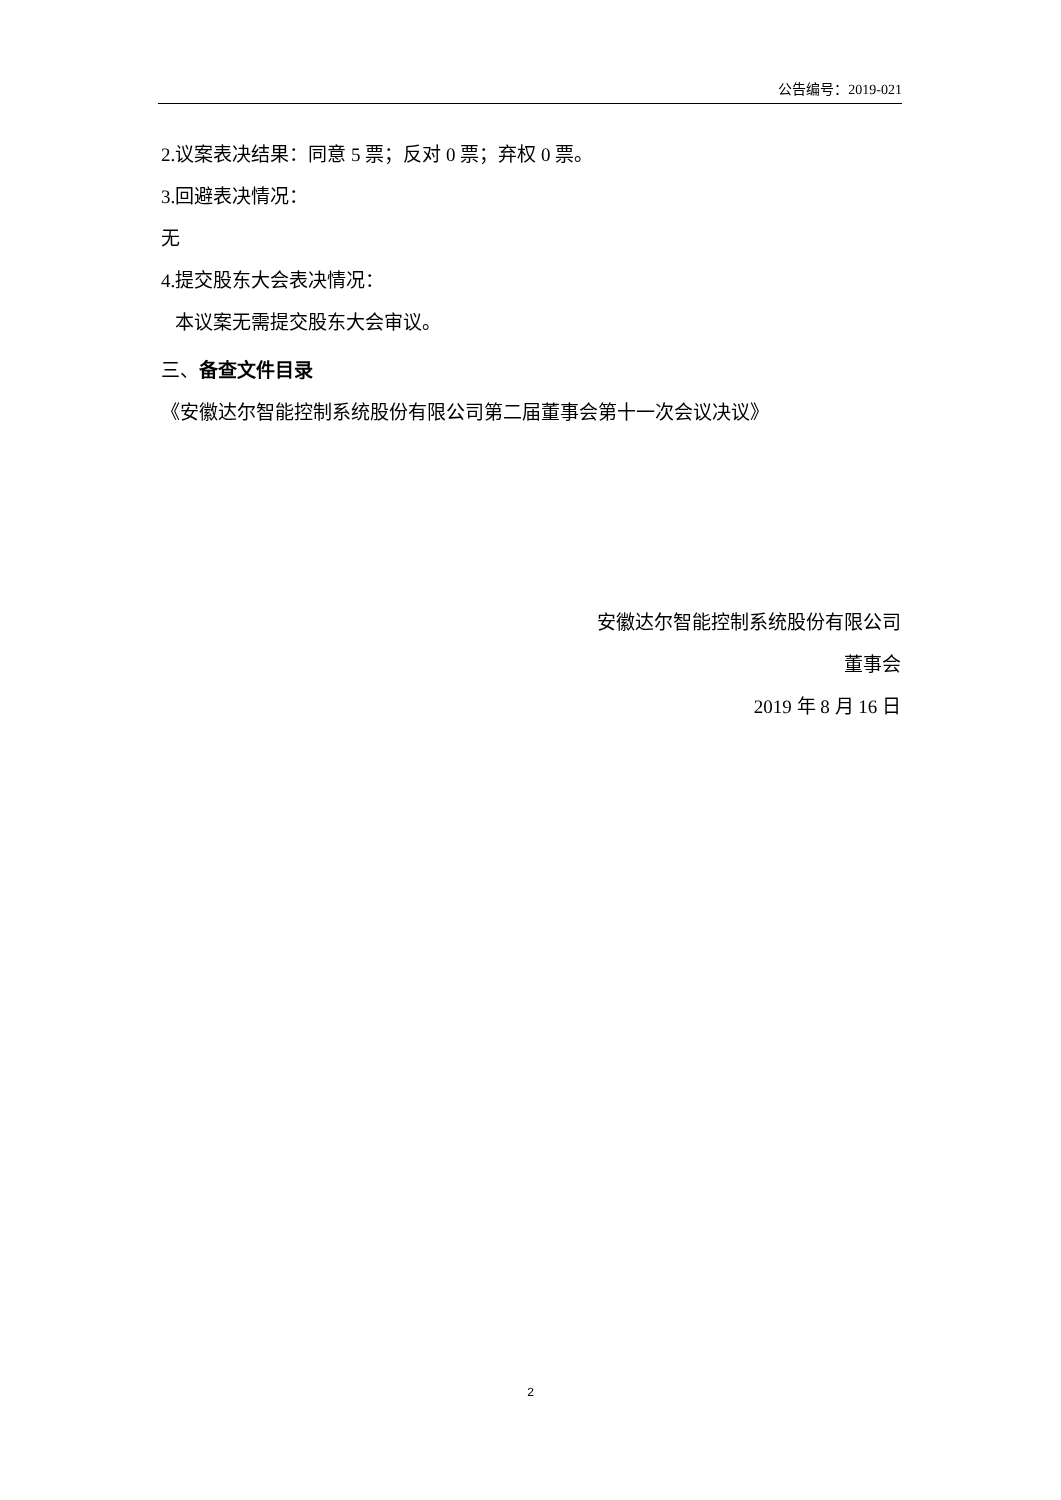公告编号：2019-021
2.议案表决结果：同意 5 票；反对 0 票；弃权 0 票。
3.回避表决情况：
无
4.提交股东大会表决情况：
本议案无需提交股东大会审议。
三、备查文件目录
《安徽达尔智能控制系统股份有限公司第二届董事会第十一次会议决议》
安徽达尔智能控制系统股份有限公司
董事会
2019 年 8 月 16 日
2